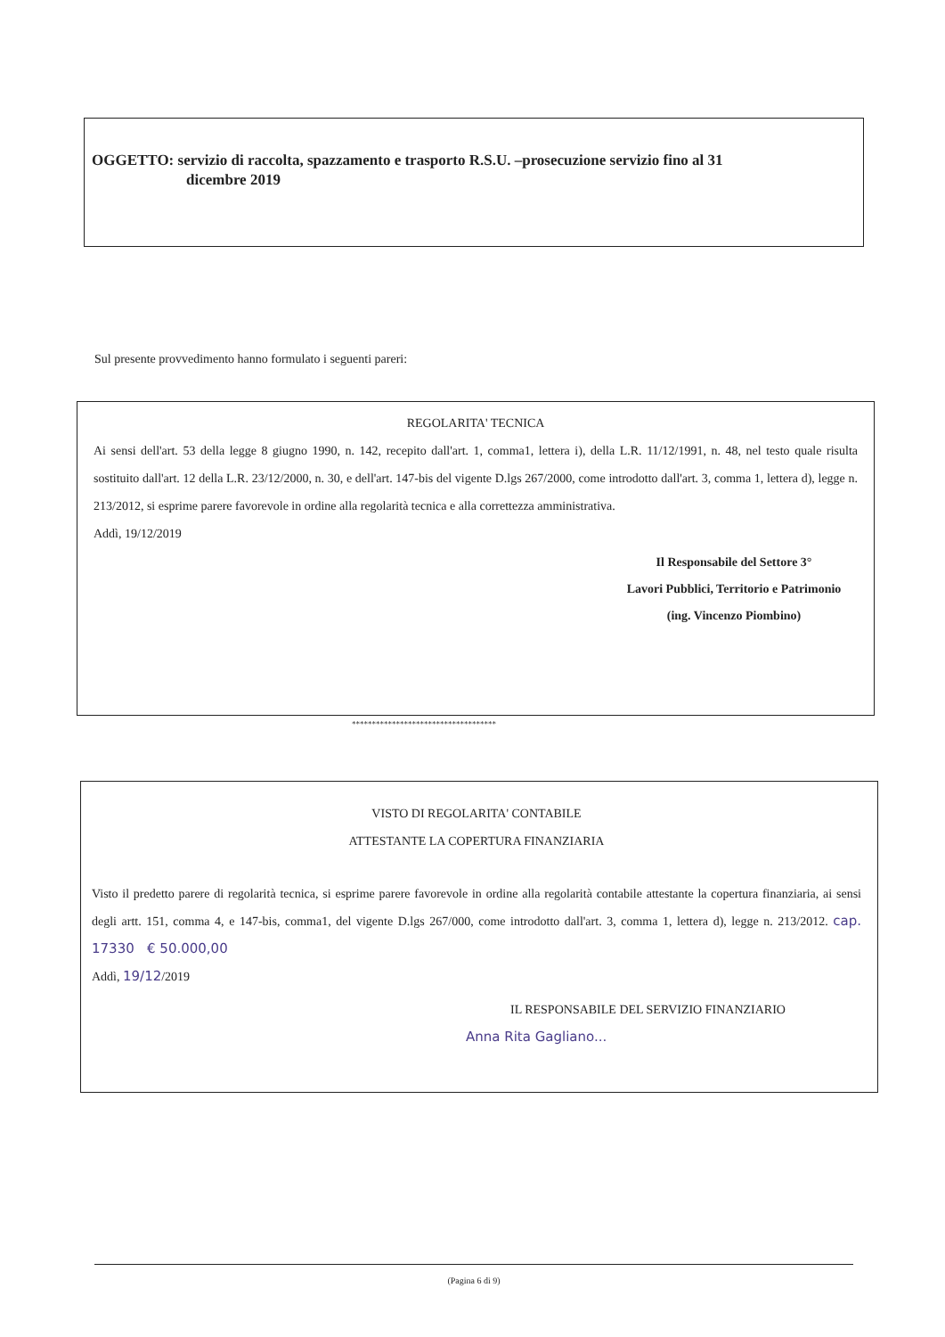OGGETTO: servizio di raccolta, spazzamento e trasporto R.S.U. –prosecuzione servizio fino al 31
dicembre 2019
Sul presente provvedimento hanno formulato i seguenti pareri:
REGOLARITA' TECNICA
Ai sensi dell'art. 53 della legge 8 giugno 1990, n. 142, recepito dall'art. 1, comma1, lettera i), della L.R. 11/12/1991, n. 48, nel testo quale risulta sostituito dall'art. 12 della L.R. 23/12/2000, n. 30, e dell'art. 147-bis del vigente D.lgs 267/2000, come introdotto dall'art. 3, comma 1, lettera d), legge n. 213/2012, si esprime parere favorevole in ordine alla regolarità tecnica e alla correttezza amministrativa.
Addì, 19/12/2019
Il Responsabile del Settore 3°
Lavori Pubblici, Territorio e Patrimonio
(ing. Vincenzo Piombino)
************************************
VISTO DI REGOLARITA' CONTABILE
ATTESTANTE LA COPERTURA FINANZIARIA
Visto il predetto parere di regolarità tecnica, si esprime parere favorevole in ordine alla regolarità contabile attestante la copertura finanziaria, ai sensi degli artt. 151, comma 4, e 147-bis, comma1, del vigente D.lgs 267/000, come introdotto dall'art. 3, comma 1, lettera d), legge n. 213/2012. cap. 17330 € 50.000,00
Addì, 19/12/2019
IL RESPONSABILE DEL SERVIZIO FINANZIARIO
Anna Rita Gagliano...
(Pagina 6 di 9)